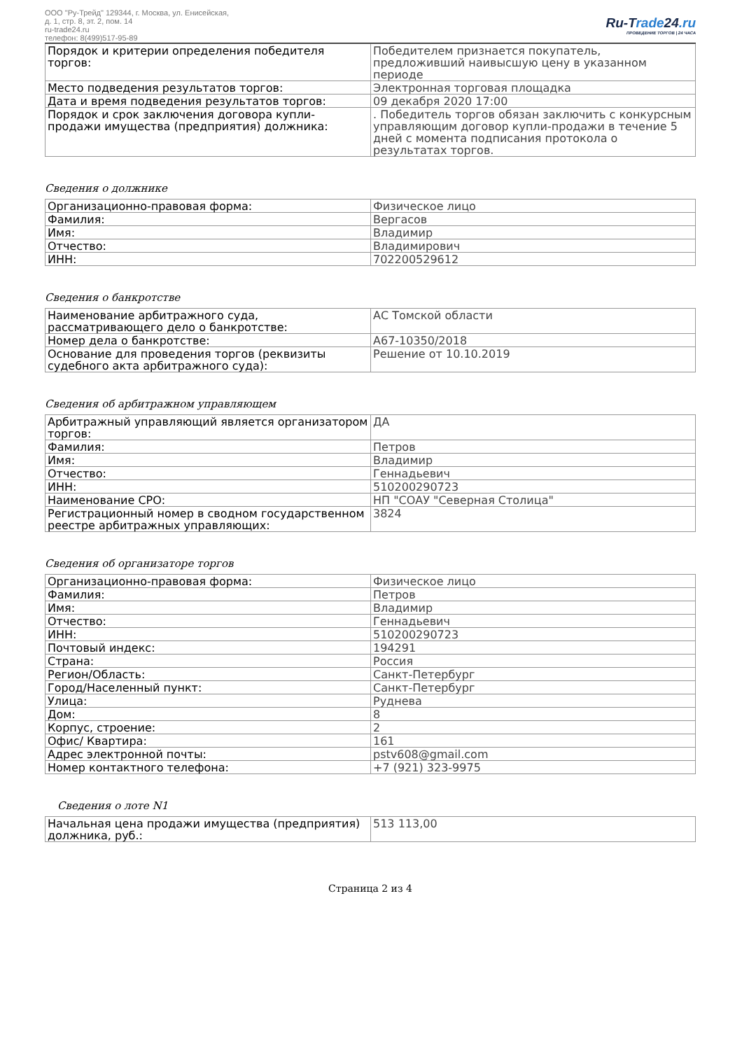ООО "Ру-Трейд" 129344, г. Москва, ул. Енисейская,
д. 1, стр. 8, эт. 2, пом. 14
ru-trade24.ru
телефон: 8(499)517-95-89
Ru-Trade24.ru
ПРОВЕДЕНИЕ ТОРГОВ | 24 ЧАСА
| Порядок и критерии определения победителя торгов: | Победителем признается покупатель, предложивший наивысшую цену в указанном периоде |
| Место подведения результатов торгов: | Электронная торговая площадка |
| Дата и время подведения результатов торгов: | 09 декабря 2020 17:00 |
| Порядок и срок заключения договора купли-продажи имущества (предприятия) должника: | . Победитель торгов обязан заключить с конкурсным управляющим договор купли-продажи в течение 5 дней с момента подписания протокола о результатах торгов. |
Сведения о должнике
| Организационно-правовая форма: | Физическое лицо |
| Фамилия: | Вергасов |
| Имя: | Владимир |
| Отчество: | Владимирович |
| ИНН: | 702200529612 |
Сведения о банкротстве
| Наименование арбитражного суда, рассматривающего дело о банкротстве: | АС Томской области |
| Номер дела о банкротстве: | А67-10350/2018 |
| Основание для проведения торгов (реквизиты судебного акта арбитражного суда): | Решение от 10.10.2019 |
Сведения об арбитражном управляющем
| Арбитражный управляющий является организатором торгов: | ДА |
| Фамилия: | Петров |
| Имя: | Владимир |
| Отчество: | Геннадьевич |
| ИНН: | 510200290723 |
| Наименование СРО: | НП "СОАУ "Северная Столица" |
| Регистрационный номер в сводном государственном реестре арбитражных управляющих: | 3824 |
Сведения об организаторе торгов
| Организационно-правовая форма: | Физическое лицо |
| Фамилия: | Петров |
| Имя: | Владимир |
| Отчество: | Геннадьевич |
| ИНН: | 510200290723 |
| Почтовый индекс: | 194291 |
| Страна: | Россия |
| Регион/Область: | Санкт-Петербург |
| Город/Населенный пункт: | Санкт-Петербург |
| Улица: | Руднева |
| Дом: | 8 |
| Корпус, строение: | 2 |
| Офис/ Квартира: | 161 |
| Адрес электронной почты: | pstv608@gmail.com |
| Номер контактного телефона: | +7 (921) 323-9975 |
Сведения о лоте N1
| Начальная цена продажи имущества (предприятия) должника, руб.: | 513 113,00 |
Страница 2 из 4